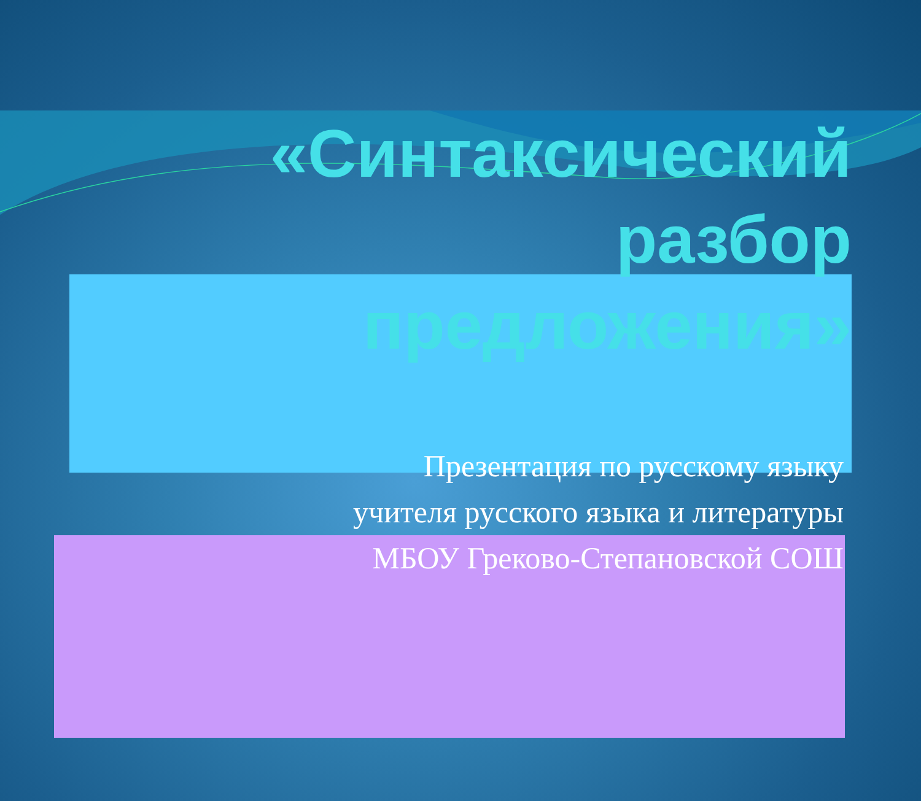«Синтаксический
разбор
предложения»
Презентация по русскому языку
учителя русского языка и литературы
МБОУ Греково-Степановской СОШ